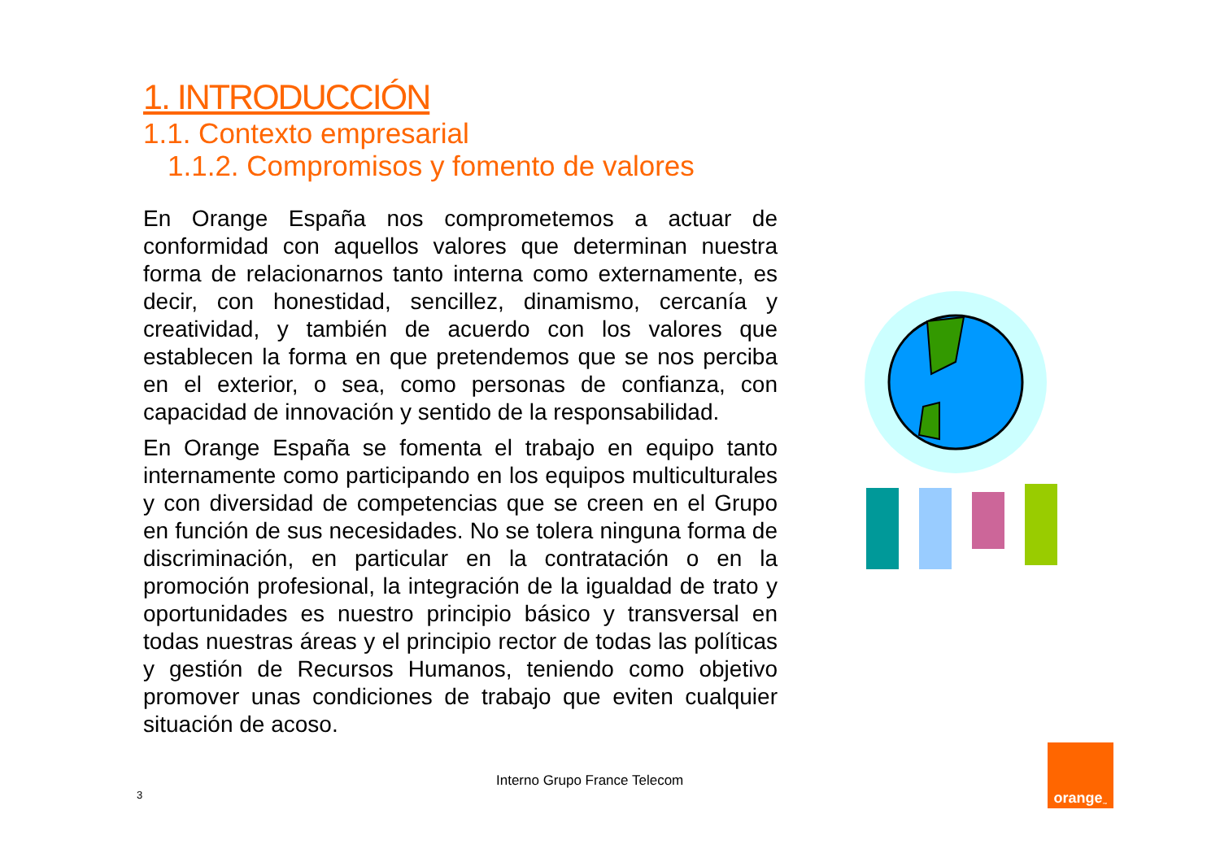1. INTRODUCCIÓN
1.1. Contexto empresarial
1.1.2. Compromisos y fomento de valores
En Orange España nos comprometemos a actuar de conformidad con aquellos valores que determinan nuestra forma de relacionarnos tanto interna como externamente, es decir, con honestidad, sencillez, dinamismo, cercanía y creatividad, y también de acuerdo con los valores que establecen la forma en que pretendemos que se nos perciba en el exterior, o sea, como personas de confianza, con capacidad de innovación y sentido de la responsabilidad.
En Orange España se fomenta el trabajo en equipo tanto internamente como participando en los equipos multiculturales y con diversidad de competencias que se creen en el Grupo en función de sus necesidades. No se tolera ninguna forma de discriminación, en particular en la contratación o en la promoción profesional, la integración de la igualdad de trato y oportunidades es nuestro principio básico y transversal en todas nuestras áreas y el principio rector de todas las políticas y gestión de Recursos Humanos, teniendo como objetivo promover unas condiciones de trabajo que eviten cualquier situación de acoso.
3
Interno Grupo France Telecom
orange<sup>™</sup>